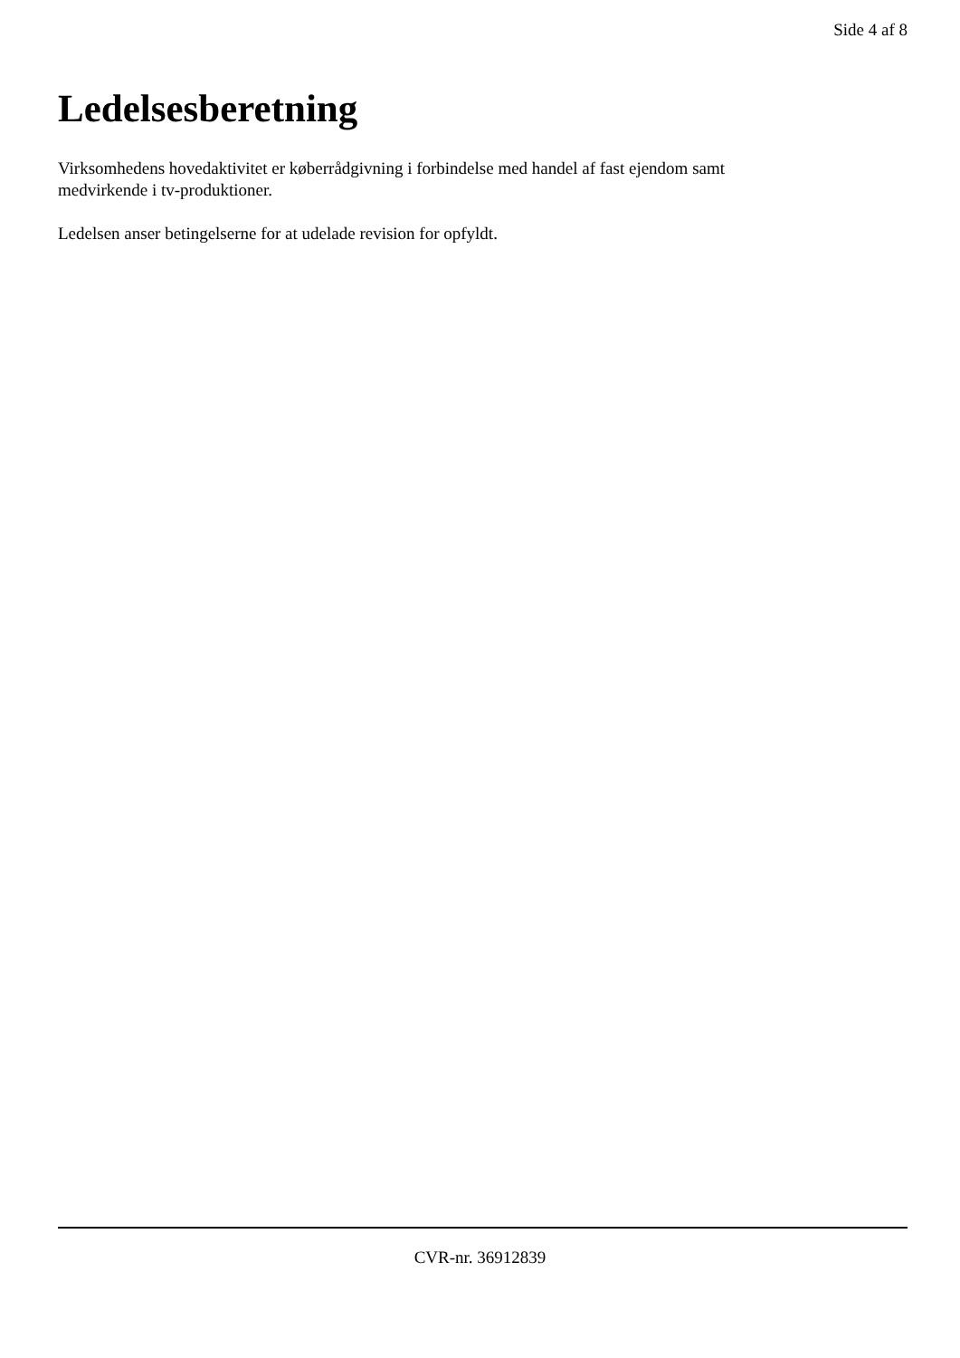Side 4 af 8
Ledelsesberetning
Virksomhedens hovedaktivitet er køberrådgivning i forbindelse med handel af fast ejendom samt
medvirkende i tv-produktioner.
Ledelsen anser betingelserne for at udelade revision for opfyldt.
CVR-nr. 36912839